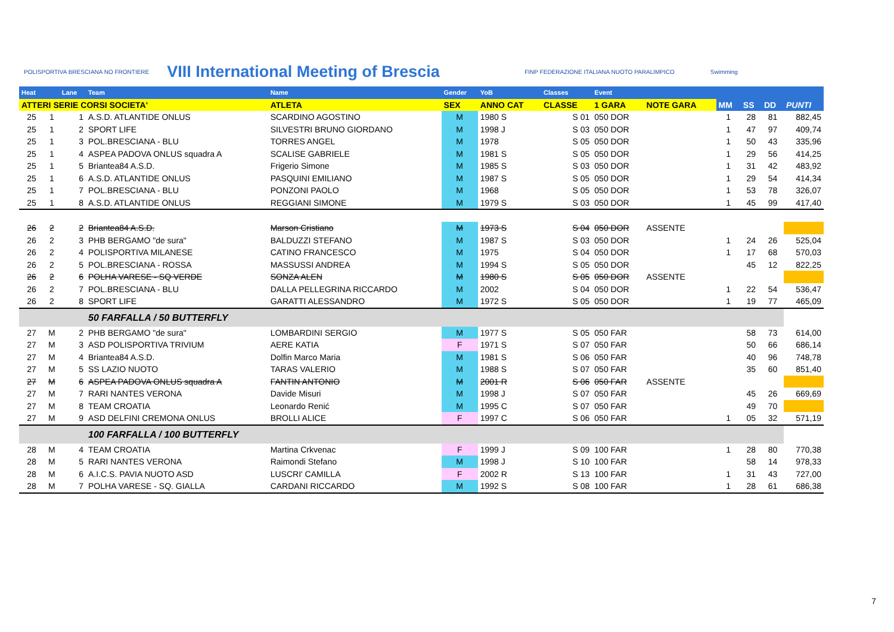POLISPORTIVA BRESCIANA NO FRONTIERE
VIII International Meeting of Brescia
FINP FEDERAZIONE ITALIANA NUOTO PARALIMPICO Swimming
| Heat | | Lane | Team | Name | Gender | YoB | Classes | Event | | | | | |
| --- | --- | --- | --- | --- | --- | --- | --- | --- | --- | --- | --- | --- | --- |
| ATTERI SERIE CORSI SOCIETA' | | | | ATLETA | SEX | ANNO CAT | CLASSE | 1 GARA | NOTE GARA | MM | SS | DD | PUNTI |
| 25 | 1 | 1 | A.S.D. ATLANTIDE ONLUS | SCARDINO AGOSTINO | M | 1980 S | S 01 | 050 DOR | | 1 | 28 | 81 | 882,45 |
| 25 | 1 | 2 | SPORT LIFE | SILVESTRI BRUNO GIORDANO | M | 1998 J | S 03 | 050 DOR | | 1 | 47 | 97 | 409,74 |
| 25 | 1 | 3 | POL.BRESCIANA - BLU | TORRES ANGEL | M | 1978 | S 05 | 050 DOR | | 1 | 50 | 43 | 335,96 |
| 25 | 1 | 4 | ASPEA PADOVA ONLUS squadra A | SCALISE GABRIELE | M | 1981 S | S 05 | 050 DOR | | 1 | 29 | 56 | 414,25 |
| 25 | 1 | 5 | Briantea84 A.S.D. | Frigerio Simone | M | 1985 S | S 03 | 050 DOR | | 1 | 31 | 42 | 483,92 |
| 25 | 1 | 6 | A.S.D. ATLANTIDE ONLUS | PASQUINI EMILIANO | M | 1987 S | S 05 | 050 DOR | | 1 | 29 | 54 | 414,34 |
| 25 | 1 | 7 | POL.BRESCIANA - BLU | PONZONI PAOLO | M | 1968 | S 05 | 050 DOR | | 1 | 53 | 78 | 326,07 |
| 25 | 1 | 8 | A.S.D. ATLANTIDE ONLUS | REGGIANI SIMONE | M | 1979 S | S 03 | 050 DOR | | 1 | 45 | 99 | 417,40 |
| 26 | 2 | 2 | Briantea84 A.S.D. | Marson Cristiano | M | 1973 S | S 04 | 050 DOR | ASSENTE | | | | |
| 26 | 2 | 3 | PHB BERGAMO "de sura" | BALDUZZI STEFANO | M | 1987 S | S 03 | 050 DOR | | 1 | 24 | 26 | 525,04 |
| 26 | 2 | 4 | POLISPORTIVA MILANESE | CATINO FRANCESCO | M | 1975 | S 04 | 050 DOR | | 1 | 17 | 68 | 570,03 |
| 26 | 2 | 5 | POL.BRESCIANA - ROSSA | MASSUSSI ANDREA | M | 1994 S | S 05 | 050 DOR | | | 45 | 12 | 822,25 |
| 26 | 2 | 6 | POLHA VARESE - SQ VERDE | SONZA ALEN | M | 1980 S | S 05 | 050 DOR | ASSENTE | | | | |
| 26 | 2 | 7 | POL.BRESCIANA - BLU | DALLA PELLEGRINA RICCARDO | M | 2002 | S 04 | 050 DOR | | 1 | 22 | 54 | 536,47 |
| 26 | 2 | 8 | SPORT LIFE | GARATTI ALESSANDRO | M | 1972 S | S 05 | 050 DOR | | 1 | 19 | 77 | 465,09 |
| | | | 50 FARFALLA / 50 BUTTERFLY | | | | | | | | | | |
| 27 | M | 2 | PHB BERGAMO "de sura" | LOMBARDINI SERGIO | M | 1977 S | S 05 | 050 FAR | | | 58 | 73 | 614,00 |
| 27 | M | 3 | ASD POLISPORTIVA TRIVIUM | AERE KATIA | F | 1971 S | S 07 | 050 FAR | | | 50 | 66 | 686,14 |
| 27 | M | 4 | Briantea84 A.S.D. | Dolfin Marco Maria | M | 1981 S | S 06 | 050 FAR | | | 40 | 96 | 748,78 |
| 27 | M | 5 | SS LAZIO NUOTO | TARAS VALERIO | M | 1988 S | S 07 | 050 FAR | | | 35 | 60 | 851,40 |
| 27 | M | 6 | ASPEA PADOVA ONLUS squadra A | FANTIN ANTONIO | M | 2001 R | S 06 | 050 FAR | ASSENTE | | | | |
| 27 | M | 7 | RARI NANTES VERONA | Davide Misuri | M | 1998 J | S 07 | 050 FAR | | | 45 | 26 | 669,69 |
| 27 | M | 8 | TEAM CROATIA | Leonardo Renić | M | 1995 C | S 07 | 050 FAR | | | 49 | 70 | |
| 27 | M | 9 | ASD DELFINI CREMONA ONLUS | BROLLI ALICE | F | 1997 C | S 06 | 050 FAR | | 1 | 05 | 32 | 571,19 |
| | | | 100 FARFALLA / 100 BUTTERFLY | | | | | | | | | | |
| 28 | M | 4 | TEAM CROATIA | Martina Crkvenac | F | 1999 J | S 09 | 100 FAR | | 1 | 28 | 80 | 770,38 |
| 28 | M | 5 | RARI NANTES VERONA | Raimondi Stefano | M | 1998 J | S 10 | 100 FAR | | | 58 | 14 | 978,33 |
| 28 | M | 6 | A.I.C.S. PAVIA NUOTO ASD | LUSCRI' CAMILLA | F | 2002 R | S 13 | 100 FAR | | 1 | 31 | 43 | 727,00 |
| 28 | M | 7 | POLHA VARESE - SQ. GIALLA | CARDANI RICCARDO | M | 1992 S | S 08 | 100 FAR | | 1 | 28 | 61 | 686,38 |
7